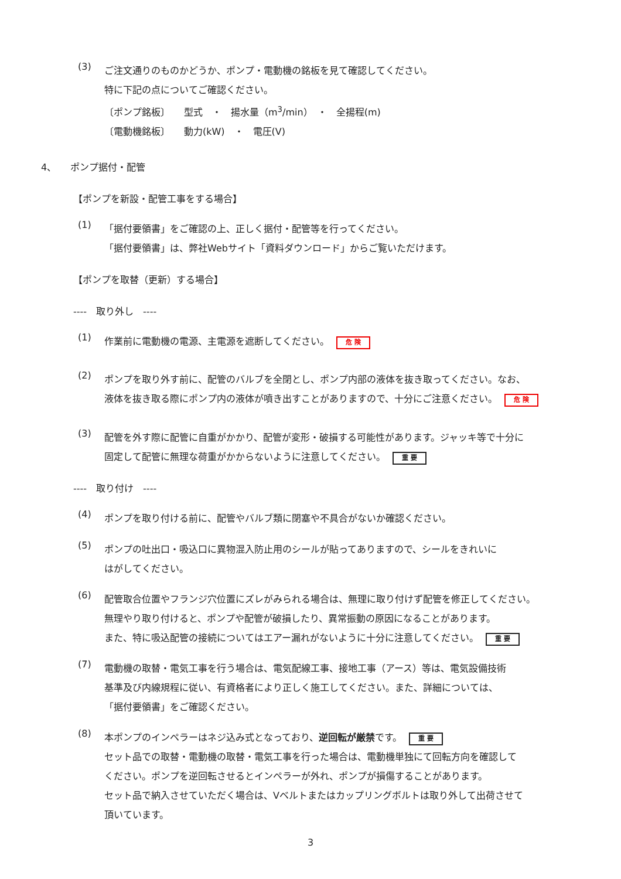(3)
ご注文通りのものかどうか、ポンプ・電動機の銘板を見て確認してください。
特に下記の点についてご確認ください。
〔ポンプ銘板〕　　型式　・　揚水量（m<sup>3</sup>/min）　・　全揚程(m)
〔電動機銘板〕　　動力(kW)　・　電圧(V)
4、　　ポンプ据付・配管
【ポンプを新設・配管工事をする場合】
(1)
「据付要領書」をご確認の上、正しく据付・配管等を行ってください。
「据付要領書」は、弊社Webサイト「資料ダウンロード」からご覧いただけます。
【ポンプを取替（更新）する場合】
----　取り外し　----
(1)
作業前に電動機の電源、主電源を遮断してください。 危 険
(2)
ポンプを取り外す前に、配管のバルブを全閉とし、ポンプ内部の液体を抜き取ってください。なお、
液体を抜き取る際にポンプ内の液体が噴き出すことがありますので、十分にご注意ください。 危 険
(3)
配管を外す際に配管に自重がかかり、配管が変形・破損する可能性があります。ジャッキ等で十分に
固定して配管に無理な荷重がかからないように注意してください。 重 要
----　取り付け　----
(4)
ポンプを取り付ける前に、配管やバルブ類に閉塞や不具合がないか確認ください。
(5)
ポンプの吐出口・吸込口に異物混入防止用のシールが貼ってありますので、シールをきれいに
はがしてください。
(6)
配管取合位置やフランジ穴位置にズレがみられる場合は、無理に取り付けず配管を修正してください。
無理やり取り付けると、ポンプや配管が破損したり、異常振動の原因になることがあります。
また、特に吸込配管の接続についてはエアー漏れがないように十分に注意してください。 重 要
(7)
電動機の取替・電気工事を行う場合は、電気配線工事、接地工事（アース）等は、電気設備技術
基準及び内線規程に従い、有資格者により正しく施工してください。また、詳細については、
「据付要領書」をご確認ください。
(8)
本ポンプのインペラーはネジ込み式となっており、逆回転が厳禁です。 重 要
セット品での取替・電動機の取替・電気工事を行った場合は、電動機単独にて回転方向を確認して
ください。ポンプを逆回転させるとインペラーが外れ、ポンプが損傷することがあります。
セット品で納入させていただく場合は、Vベルトまたはカップリングボルトは取り外して出荷させて
頂いています。
3